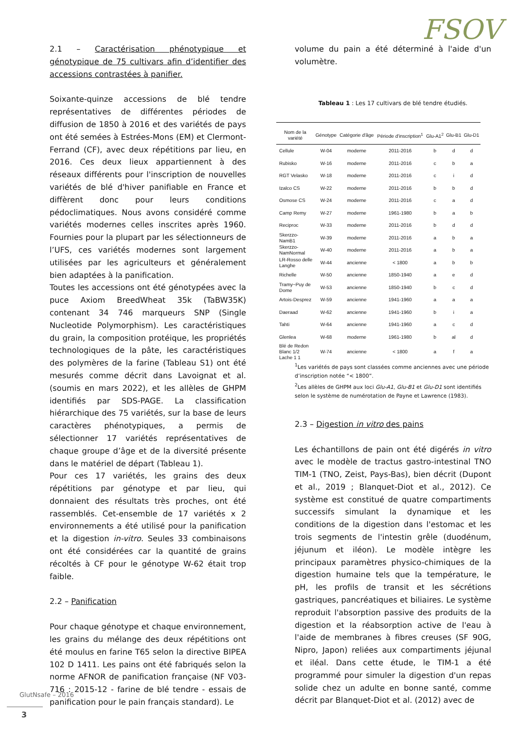FSOV
2.1 – Caractérisation phénotypique et génotypique de 75 cultivars afin d’identifier des accessions contrastées à panifier.
Soixante-quinze accessions de blé tendre représentatives de différentes périodes de diffusion de 1850 à 2016 et des variétés de pays ont été semées à Estrées-Mons (EM) et Clermont-Ferrand (CF), avec deux répétitions par lieu, en 2016. Ces deux lieux appartiennent à des réseaux différents pour l'inscription de nouvelles variétés de blé d'hiver panifiable en France et diffèrent donc pour leurs conditions pédoclimatiques. Nous avons considéré comme variétés modernes celles inscrites après 1960. Fournies pour la plupart par les sélectionneurs de l’UFS, ces variétés modernes sont largement utilisées par les agriculteurs et généralement bien adaptées à la panification.
Toutes les accessions ont été génotypées avec la puce Axiom BreedWheat 35k (TaBW35K) contenant 34 746 marqueurs SNP (Single Nucleotide Polymorphism). Les caractéristiques du grain, la composition protéique, les propriétés technologiques de la pâte, les caractéristiques des polymères de la farine (Tableau S1) ont été mesurés comme décrit dans Lavoignat et al. (soumis en mars 2022), et les allèles de GHPM identifiés par SDS-PAGE. La classification hiérarchique des 75 variétés, sur la base de leurs caractères phénotypiques, a permis de sélectionner 17 variétés représentatives de chaque groupe d’âge et de la diversité présente dans le matériel de départ (Tableau 1).
Pour ces 17 variétés, les grains des deux répétitions par génotype et par lieu, qui donnaient des résultats très proches, ont été rassemblés. Cet-ensemble de 17 variétés x 2 environnements a été utilisé pour la panification et la digestion in-vitro. Seules 33 combinaisons ont été considérées car la quantité de grains récoltés à CF pour le génotype W-62 était trop faible.
2.2 – Panification
Pour chaque génotype et chaque environnement, les grains du mélange des deux répétitions ont été moulus en farine T65 selon la directive BIPEA 102 D 1411. Les pains ont été fabriqués selon la norme AFNOR de panification française (NF V03-716 : 2015-12 - farine de blé tendre - essais de panification pour le pain français standard). Le
volume du pain a été déterminé à l'aide d'un volumètre.
Tableau 1 : Les 17 cultivars de blé tendre étudiés.
| Nom de la variété | Génotype | Catégorie d'âge | Période d'inscription<sup>1</sup> | Glu-A1<sup>2</sup> | Glu-B1 | Glu-D1 |
| --- | --- | --- | --- | --- | --- | --- |
| Cellule | W-04 | moderne | 2011-2016 | b | d | d |
| Rubisko | W-16 | moderne | 2011-2016 | c | b | a |
| RGT Velasko | W-18 | moderne | 2011-2016 | c | i | d |
| Izalco CS | W-22 | moderne | 2011-2016 | b | b | d |
| Osmose CS | W-24 | moderne | 2011-2016 | c | a | d |
| Camp Remy | W-27 | moderne | 1961-1980 | b | a | b |
| Reciproc | W-33 | moderne | 2011-2016 | b | d | d |
| Skerzzo-NamB1 | W-39 | moderne | 2011-2016 | a | b | a |
| Skerzzo-NamNormal | W-40 | moderne | 2011-2016 | a | b | a |
| LR-Rosso delle Langhe | W-44 | ancienne | < 1800 | a | b | b |
| Richelle | W-50 | ancienne | 1850-1940 | a | e | d |
| Tramy~Puy de Dome | W-53 | ancienne | 1850-1940 | b | c | d |
| Artois-Desprez | W-59 | ancienne | 1941-1960 | a | a | a |
| Daeraad | W-62 | ancienne | 1941-1960 | b | i | a |
| Tahti | W-64 | ancienne | 1941-1960 | a | c | d |
| Glenlea | W-68 | moderne | 1961-1980 | b | al | d |
| Blé de Redon Blanc 1/2 Lache 1 1 | W-74 | ancienne | < 1800 | a | f | a |
<sup>1</sup> Les variétés de pays sont classées comme anciennes avec une période d’inscription notée “< 1800”.
<sup>2</sup> Les allèles de GHPM aux loci Glu-A1, Glu-B1 et Glu-D1 sont identifiés selon le système de numérotation de Payne et Lawrence (1983).
2.3 – Digestion in vitro des pains
Les échantillons de pain ont été digérés in vitro avec le modèle de tractus gastro-intestinal TNO TIM-1 (TNO, Zeist, Pays-Bas), bien décrit (Dupont et al., 2019 ; Blanquet-Diot et al., 2012). Ce système est constitué de quatre compartiments successifs simulant la dynamique et les conditions de la digestion dans l'estomac et les trois segments de l'intestin grêle (duodénum, jéjunum et iléon). Le modèle intègre les principaux paramètres physico-chimiques de la digestion humaine tels que la température, le pH, les profils de transit et les sécrétions gastriques, pancréatiques et biliaires. Le système reproduit l'absorption passive des produits de la digestion et la réabsorption active de l'eau à l'aide de membranes à fibres creuses (SF 90G, Nipro, Japon) reliées aux compartiments jéjunal et iléal. Dans cette étude, le TIM-1 a été programmé pour simuler la digestion d'un repas solide chez un adulte en bonne santé, comme décrit par Blanquet-Diot et al. (2012) avec de
GlutNsafe – 2016
3